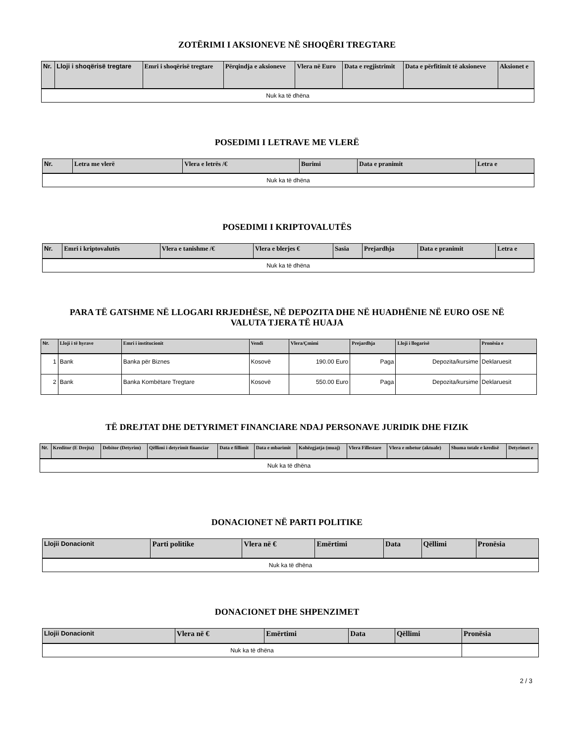ZOTËRIMI I AKSIONEVE NË SHOQËRI TREGTARE
| Nr. | Lloji i shoqërisë tregtare | Emri i shoqërisë tregtare | Përqindja e aksioneve | Vlera në Euro | Data e regjistrimit | Data e përfitimit të aksioneve | Aksionet e |
| --- | --- | --- | --- | --- | --- | --- | --- |
| Nuk ka të dhëna | | | | | | | |
POSEDIMI I LETRAVE ME VLERË
| Nr. | Letra me vlerë | Vlera e letrës /€ | Burimi | Data e pranimit | Letra e |
| --- | --- | --- | --- | --- | --- |
| Nuk ka të dhëna | | | | | |
POSEDIMI I KRIPTOVALUTËS
| Nr. | Emri i kriptovalutës | Vlera e tanishme /€ | Vlera e blerjes € | Sasia | Prejardhja | Data e pranimit | Letra e |
| --- | --- | --- | --- | --- | --- | --- | --- |
| Nuk ka të dhëna | | | | | | | |
PARA TË GATSHME NË LLOGARI RRJEDHËSE, NË DEPOZITA DHE NË HUADHËNIE NË EURO OSE NË
VALUTA TJERA TË HUAJA
| Nr. | Lloji i të hyrave | Emri i institucionit | Vendi | Vlera/Çmimi | Prejardhja | Lloji i llogarisë | Pronësia e |
| --- | --- | --- | --- | --- | --- | --- | --- |
| 1 | Bank | Banka për Biznes | Kosovë | 190.00 Euro | Paga | Depozita/kursime | Deklaruesit |
| 2 | Bank | Banka Kombëtare Tregtare | Kosovë | 550.00 Euro | Paga | Depozita/kursime | Deklaruesit |
TË DREJTAT DHE DETYRIMET FINANCIARE NDAJ PERSONAVE JURIDIK DHE FIZIK
| Nr. | Kreditor (E Drejta) | Debitor (Detyrim) | Qëllimi i detyrimit financiar | Data e fillimit | Data e mbarimit | Kohëzgjatja (muaj) | Vlera Fillestare | Vlera e mbetur (aktuale) | Shuma totale e kredisë | Detyrimet e |
| --- | --- | --- | --- | --- | --- | --- | --- | --- | --- | --- |
| Nuk ka të dhëna | | | | | | | | | | |
DONACIONET NË PARTI POLITIKE
| Llojii Donacionit | Parti politike | Vlera në € | Emërtimi | Data | Qëllimi | Pronësia |
| --- | --- | --- | --- | --- | --- | --- |
| Nuk ka të dhëna | | | | | | |
DONACIONET DHE SHPENZIMET
| Llojii Donacionit | Vlera në € | Emërtimi | Data | Qëllimi | Pronësia |
| --- | --- | --- | --- | --- | --- |
| Nuk ka të dhëna | | | | | |
2 / 3